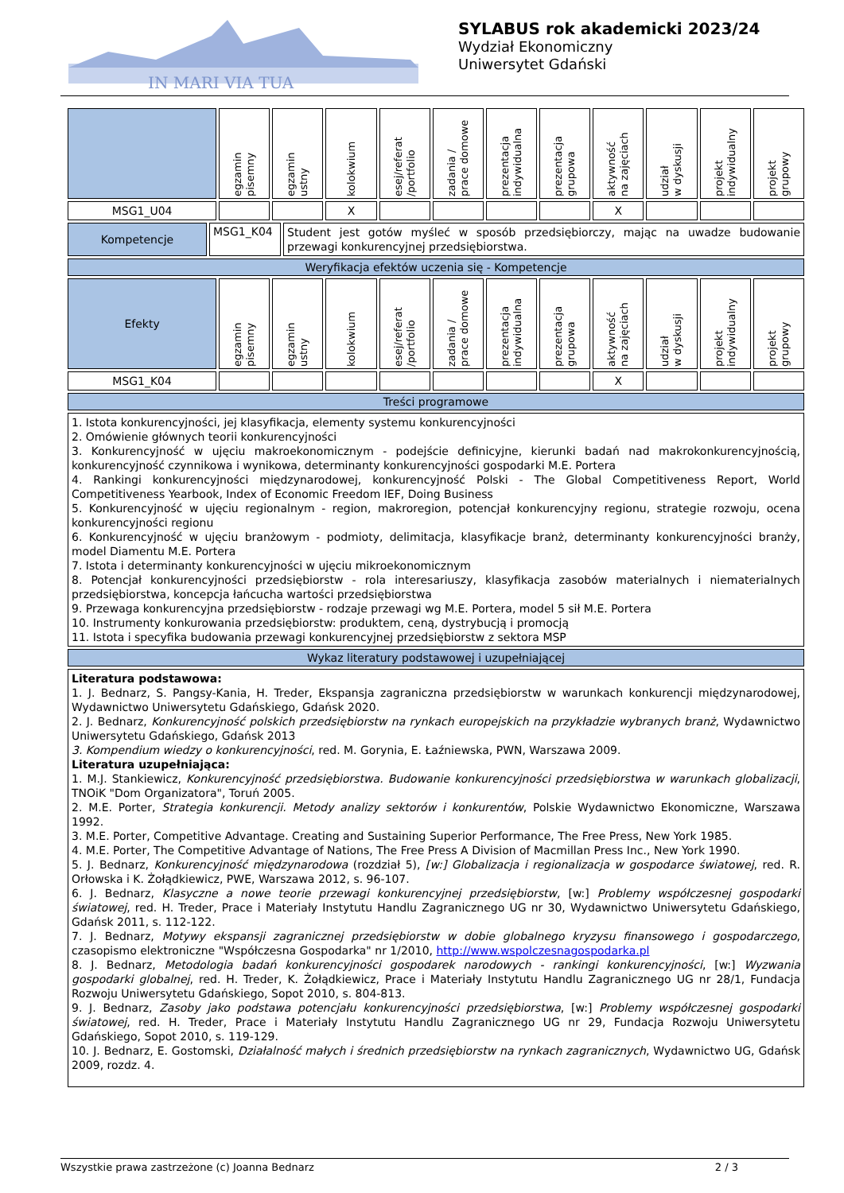IN MARI VIA TUA
SYLABUS rok akademicki 2023/24
Wydział Ekonomiczny
Uniwersytet Gdański
| | egzamin pisemny | egzamin ustny | kolokwium | esej/referat /portfolio | zadania / prace domowe | prezentacja indywidualna | prezentacja grupowa | aktywność na zajęciach | udział w dyskusji | projekt indywidualny | projekt grupowy |
| MSG1_U04 | | | X | | | | | X | | | |
| Kompetencje | MSG1_K04 | Student jest gotów myśleć w sposób przedsiębiorczy, mając na uwadze budowanie przewagi konkurencyjnej przedsiębiorstwa. |
| Weryfikacja efektów uczenia się - Kompetencje | | |
| Efekty | egzamin pisemny | egzamin ustny | kolokwium | esej/referat /portfolio | zadania / prace domowe | prezentacja indywidualna | prezentacja grupowa | aktywność na zajęciach | udział w dyskusji | projekt indywidualny | projekt grupowy |
| MSG1_K04 | | | | | | | | X | | | |
| Treści programowe |
| 1. Istota konkurencyjności, jej klasyfikacja, elementy systemu konkurencyjności 2. Omówienie głównych teorii konkurencyjności 3. Konkurencyjność w ujęciu makroekonomicznym - podejście definicyjne, kierunki badań nad makrokonkurencyjnością, konkurencyjność czynnikowa i wynikowa, determinanty konkurencyjności gospodarki M.E. Portera 4. Rankingi konkurencyjności międzynarodowej, konkurencyjność Polski - The Global Competitiveness Report, World Competitiveness Yearbook, Index of Economic Freedom IEF, Doing Business 5. Konkurencyjność w ujęciu regionalnym - region, makroregion, potencjał konkurencyjny regionu, strategie rozwoju, ocena konkurencyjności regionu 6. Konkurencyjność w ujęciu branżowym - podmioty, delimitacja, klasyfikacje branż, determinanty konkurencyjności branży, model Diamentu M.E. Portera 7. Istota i determinanty konkurencyjności w ujęciu mikroekonomicznym 8. Potencjał konkurencyjności przedsiębiorstw - rola interesariuszy, klasyfikacja zasobów materialnych i niematerialnych przedsiębiorstwa, koncepcja łańcucha wartości przedsiębiorstwa 9. Przewaga konkurencyjna przedsiębiorstw - rodzaje przewagi wg M.E. Portera, model 5 sił M.E. Portera 10. Instrumenty konkurowania przedsiębiorstw: produktem, ceną, dystrybucją i promocją 11. Istota i specyfika budowania przewagi konkurencyjnej przedsiębiorstw z sektora MSP |
| Wykaz literatury podstawowej i uzupełniającej |
| Literatura podstawowa: 1. J. Bednarz, S. Pangsy-Kania, H. Treder, Ekspansja zagraniczna przedsiębiorstw w warunkach konkurencji międzynarodowej, Wydawnictwo Uniwersytetu Gdańskiego, Gdańsk 2020. 2. J. Bednarz, Konkurencyjność polskich przedsiębiorstw na rynkach europejskich na przykładzie wybranych branż , Wydawnictwo Uniwersytetu Gdańskiego, Gdańsk 2013 3. Kompendium wiedzy o konkurencyjności , red. M. Gorynia, E. Łaźniewska, PWN, Warszawa 2009. Literatura uzupełniająca: 1. M.J. Stankiewicz, Konkurencyjność przedsiębiorstwa. Budowanie konkurencyjności przedsiębiorstwa w warunkach globalizacji , TNOiK "Dom Organizatora", Toruń 2005. 2. M.E. Porter, Strategia konkurencji. Metody analizy sektorów i konkurentów , Polskie Wydawnictwo Ekonomiczne, Warszawa 1992. 3. M.E. Porter, Competitive Advantage. Creating and Sustaining Superior Performance, The Free Press, New York 1985. 4. M.E. Porter, The Competitive Advantage of Nations, The Free Press A Division of Macmillan Press Inc., New York 1990. 5. J. Bednarz, Konkurencyjność międzynarodowa (rozdział 5), [w:] Globalizacja i regionalizacja w gospodarce światowej , red. R. Orłowska i K. Żołądkiewicz, PWE, Warszawa 2012, s. 96-107. 6. J. Bednarz, Klasyczne a nowe teorie przewagi konkurencyjnej przedsiębiorstw , [w:] Problemy współczesnej gospodarki światowej , red. H. Treder, Prace i Materiały Instytutu Handlu Zagranicznego UG nr 30, Wydawnictwo Uniwersytetu Gdańskiego, Gdańsk 2011, s. 112-122. 7. J. Bednarz, Motywy ekspansji zagranicznej przedsiębiorstw w dobie globalnego kryzysu finansowego i gospodarczego , czasopismo elektroniczne "Współczesna Gospodarka" nr 1/2010, http://www.wspolczesnagospodarka.pl 8. J. Bednarz, Metodologia badań konkurencyjności gospodarek narodowych - rankingi konkurencyjności , [w:] Wyzwania gospodarki globalnej , red. H. Treder, K. Żołądkiewicz, Prace i Materiały Instytutu Handlu Zagranicznego UG nr 28/1, Fundacja Rozwoju Uniwersytetu Gdańskiego, Sopot 2010, s. 804-813. 9. J. Bednarz, Zasoby jako podstawa potencjału konkurencyjności przedsiębiorstwa , [w:] Problemy współczesnej gospodarki światowej , red. H. Treder, Prace i Materiały Instytutu Handlu Zagranicznego UG nr 29, Fundacja Rozwoju Uniwersytetu Gdańskiego, Sopot 2010, s. 119-129. 10. J. Bednarz, E. Gostomski, Działalność małych i średnich przedsiębiorstw na rynkach zagranicznych , Wydawnictwo UG, Gdańsk 2009, rozdz. 4. |
Wszystkie prawa zastrzeżone (c) Joanna Bednarz 2 / 3